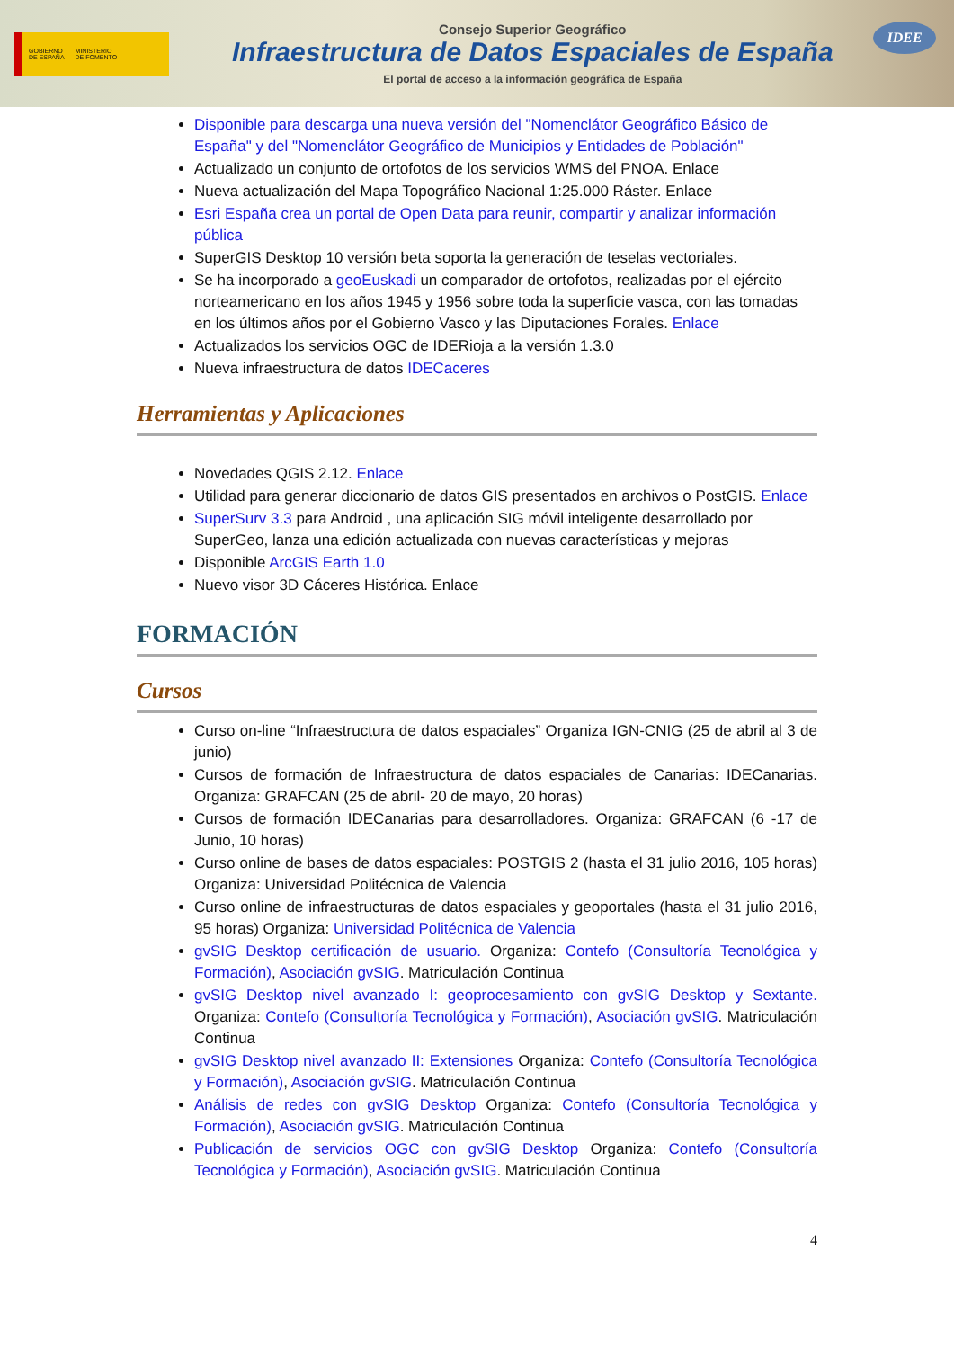GOBIERNO
DE ESPAÑA MINISTERIO
DE FOMENTO
Consejo Superior Geográfico
Infraestructura de Datos Espaciales de España
El portal de acceso a la información geográfica de España
IDEE
Disponible para descarga una nueva versión del "Nomenclátor Geográfico Básico de España" y del "Nomenclátor Geográfico de Municipios y Entidades de Población"
Actualizado un conjunto de ortofotos de los servicios WMS del PNOA. Enlace
Nueva actualización del Mapa Topográfico Nacional 1:25.000 Ráster. Enlace
Esri España crea un portal de Open Data para reunir, compartir y analizar información pública
SuperGIS Desktop 10 versión beta soporta la generación de teselas vectoriales.
Se ha incorporado a geoEuskadi un comparador de ortofotos, realizadas por el ejército norteamericano en los años 1945 y 1956 sobre toda la superficie vasca, con las tomadas en los últimos años por el Gobierno Vasco y las Diputaciones Forales. Enlace
Actualizados los servicios OGC de IDERioja a la versión 1.3.0
Nueva infraestructura de datos IDECaceres
Herramientas y Aplicaciones
Novedades QGIS 2.12. Enlace
Utilidad para generar diccionario de datos GIS presentados en archivos o PostGIS. Enlace
SuperSurv 3.3 para Android , una aplicación SIG móvil inteligente desarrollado por SuperGeo, lanza una edición actualizada con nuevas características y mejoras
Disponible ArcGIS Earth 1.0
Nuevo visor 3D Cáceres Histórica. Enlace
FORMACIÓN
Cursos
Curso on-line “Infraestructura de datos espaciales” Organiza IGN-CNIG (25 de abril al 3 de junio)
Cursos de formación de Infraestructura de datos espaciales de Canarias: IDECanarias. Organiza: GRAFCAN (25 de abril- 20 de mayo, 20 horas)
Cursos de formación IDECanarias para desarrolladores. Organiza: GRAFCAN (6 -17 de Junio, 10 horas)
Curso online de bases de datos espaciales: POSTGIS 2 (hasta el 31 julio 2016, 105 horas) Organiza: Universidad Politécnica de Valencia
Curso online de infraestructuras de datos espaciales y geoportales (hasta el 31 julio 2016, 95 horas) Organiza: Universidad Politécnica de Valencia
gvSIG Desktop certificación de usuario. Organiza: Contefo (Consultoría Tecnológica y Formación), Asociación gvSIG. Matriculación Continua
gvSIG Desktop nivel avanzado I: geoprocesamiento con gvSIG Desktop y Sextante. Organiza: Contefo (Consultoría Tecnológica y Formación), Asociación gvSIG. Matriculación Continua
gvSIG Desktop nivel avanzado II: Extensiones Organiza: Contefo (Consultoría Tecnológica y Formación), Asociación gvSIG. Matriculación Continua
Análisis de redes con gvSIG Desktop Organiza: Contefo (Consultoría Tecnológica y Formación), Asociación gvSIG. Matriculación Continua
Publicación de servicios OGC con gvSIG Desktop Organiza: Contefo (Consultoría Tecnológica y Formación), Asociación gvSIG. Matriculación Continua
4